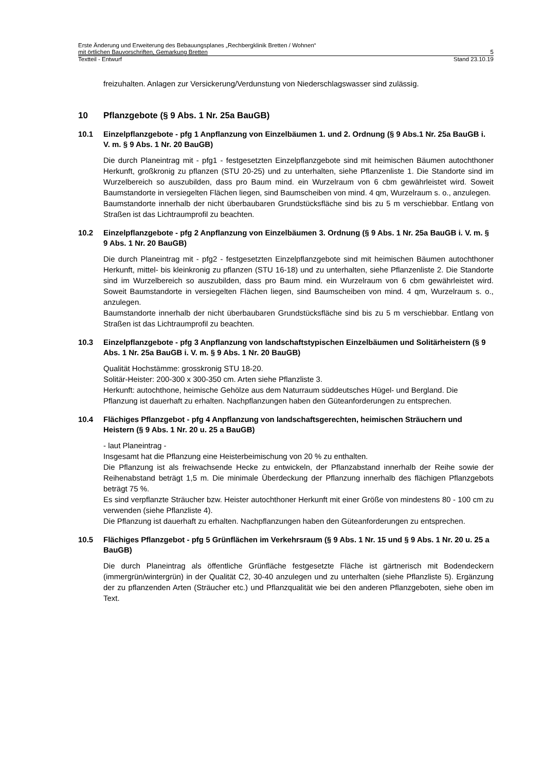Erste Änderung und Erweiterung des Bebauungsplanes „Rechbergklinik Bretten / Wohnen“
mit örtlichen Bauvorschriften, Gemarkung Bretten 5
Textteil - Entwurf Stand 23.10.19
freizuhalten. Anlagen zur Versickerung/Verdunstung von Niederschlagswasser sind zulässig.
10 Pflanzgebote (§ 9 Abs. 1 Nr. 25a BauGB)
10.1 Einzelpflanzgebote - pfg 1 Anpflanzung von Einzelbäumen 1. und 2. Ordnung (§ 9 Abs.1 Nr. 25a BauGB i. V. m. § 9 Abs. 1 Nr. 20 BauGB)
Die durch Planeintrag mit - pfg1 - festgesetzten Einzelpflanzgebote sind mit heimischen Bäumen autochthoner Herkunft, großkronig zu pflanzen (STU 20-25) und zu unterhalten, siehe Pflanzenliste 1. Die Standorte sind im Wurzelbereich so auszubilden, dass pro Baum mind. ein Wurzelraum von 6 cbm gewährleistet wird. Soweit Baumstandorte in versiegelten Flächen liegen, sind Baumscheiben von mind. 4 qm, Wurzelraum s. o., anzulegen.
Baumstandorte innerhalb der nicht überbaubaren Grundstücksfläche sind bis zu 5 m verschiebbar. Entlang von Straßen ist das Lichtraumprofil zu beachten.
10.2 Einzelpflanzgebote - pfg 2 Anpflanzung von Einzelbäumen 3. Ordnung (§ 9 Abs. 1 Nr. 25a BauGB i. V. m. § 9 Abs. 1 Nr. 20 BauGB)
Die durch Planeintrag mit - pfg2 - festgesetzten Einzelpflanzgebote sind mit heimischen Bäumen autochthoner Herkunft, mittel- bis kleinkronig zu pflanzen (STU 16-18) und zu unterhalten, siehe Pflanzenliste 2. Die Standorte sind im Wurzelbereich so auszubilden, dass pro Baum mind. ein Wurzelraum von 6 cbm gewährleistet wird. Soweit Baumstandorte in versiegelten Flächen liegen, sind Baumscheiben von mind. 4 qm, Wurzelraum s. o., anzulegen.
Baumstandorte innerhalb der nicht überbaubaren Grundstücksfläche sind bis zu 5 m verschiebbar. Entlang von Straßen ist das Lichtraumprofil zu beachten.
10.3 Einzelpflanzgebote - pfg 3 Anpflanzung von landschaftstypischen Einzelbäumen und Solitärheistern (§ 9 Abs. 1 Nr. 25a BauGB i. V. m. § 9 Abs. 1 Nr. 20 BauGB)
Qualität Hochstämme: grosskronig STU 18-20.
Solitär-Heister: 200-300 x 300-350 cm. Arten siehe Pflanzliste 3.
Herkunft: autochthone, heimische Gehölze aus dem Naturraum süddeutsches Hügel- und Bergland. Die Pflanzung ist dauerhaft zu erhalten. Nachpflanzungen haben den Güteanforderungen zu entsprechen.
10.4 Flächiges Pflanzgebot - pfg 4 Anpflanzung von landschaftsgerechten, heimischen Sträuchern und Heistern (§ 9 Abs. 1 Nr. 20 u. 25 a BauGB)
- laut Planeintrag -
Insgesamt hat die Pflanzung eine Heisterbeimischung von 20 % zu enthalten.
Die Pflanzung ist als freiwachsende Hecke zu entwickeln, der Pflanzabstand innerhalb der Reihe sowie der Reihenabstand beträgt 1,5 m. Die minimale Überdeckung der Pflanzung innerhalb des flächigen Pflanzgebots beträgt 75 %.
Es sind verpflanzte Sträucher bzw. Heister autochthoner Herkunft mit einer Größe von mindestens 80 - 100 cm zu verwenden (siehe Pflanzliste 4).
Die Pflanzung ist dauerhaft zu erhalten. Nachpflanzungen haben den Güteanforderungen zu entsprechen.
10.5 Flächiges Pflanzgebot - pfg 5 Grünflächen im Verkehrsraum (§ 9 Abs. 1 Nr. 15 und § 9 Abs. 1 Nr. 20 u. 25 a BauGB)
Die durch Planeintrag als öffentliche Grünfläche festgesetzte Fläche ist gärtnerisch mit Bodendeckern (immergrün/wintergrün) in der Qualität C2, 30-40 anzulegen und zu unterhalten (siehe Pflanzliste 5). Ergänzung der zu pflanzenden Arten (Sträucher etc.) und Pflanzqualität wie bei den anderen Pflanzgeboten, siehe oben im Text.